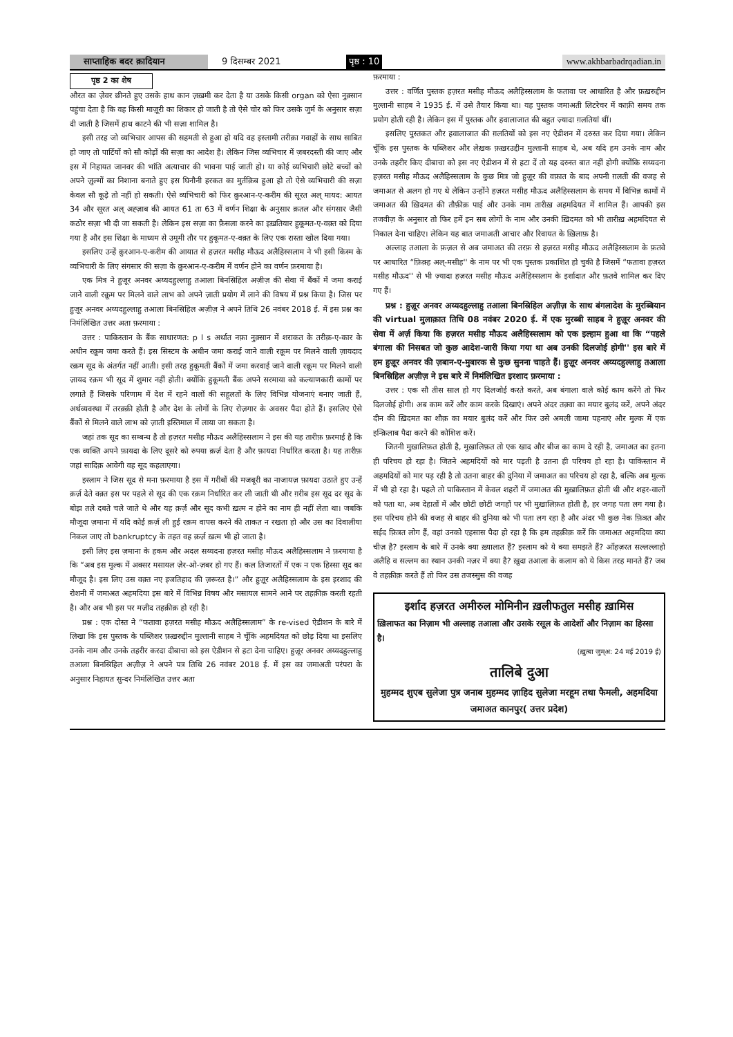साप्ताहिक बदर क़ादियान 9 दिसम्बर 2021 पृष्ठ : 10 www.akhbarbadrqadian.in
पृष्ठ 2 का शेष
औरत का ज़ेवर छीनते हुए उसके हाथ कान ज़ख़मी कर देता है या उसके किसी organ को ऐसा नुक़्सान पहुंचा देता है कि वह किसी माज़ूरी का शिकार हो जाती है तो ऐसे चोर को फिर उसके जुर्म के अनुसार सज़ा दी जाती है जिसमें हाथ काटने की भी सज़ा शामिल है।
इसी तरह जो व्यभिचार आपस की सहमती से हुआ हो यदि वह इस्लामी तरीक़ा गवाहों के साथ साबित हो जाए तो पार्टियों को सौ कोड़ों की सज़ा का आदेश है। लेकिन जिस व्यभिचार में ज़बरदस्ती की जाए और इस में निहायत जानवर की भांति अत्याचार की भावना पाई जाती हो। या कोई व्यभिचारी छोटे बच्चों को अपने ज़ुल्मों का निशाना बनाते हुए इस घिनौनी हरकत का मुर्तक़िब हुआ हो तो ऐसे व्यभिचारी की सज़ा केवल सौ कूड़े तो नहीं हो सकती। ऐसे व्यभिचारी को फिर क़ुरआन-ए-करीम की सूरत अल् मायद: आयत 34 और सूरत अल् अह्ज़ाब की आयत 61 ता 63 में वर्णन शिक्षा के अनुसार क़तल और संगसार जैसी कठोर सज़ा भी दी जा सकती है। लेकिन इस सज़ा का फ़ैसला करने का इख़तियार हुकूमत-ए-वक़्त को दिया गया है और इस शिक्षा के माध्यम से उमूमी तौर पर हुकूमत-ए-वक़्त के लिए एक रास्ता खोल दिया गया।
इसलिए उन्हें क़ुरआन-ए-करीम की आयात से हज़रत मसीह मौऊद अलैहिस्सलाम ने भी इसी किस्म के व्यभिचारी के लिए संगसार की सज़ा के क़ुरआन-ए-करीम में वर्णन होने का वर्णन फ़रमाया है।
एक मित्र ने हुज़ूर अनवर अय्यदहुल्लाहु तआला बिनस्रिहिल अज़ीज़ की सेवा में बैंकों में जमा कराई जाने वाली रक़ूम पर मिलने वाले लाभ को अपने ज़ाती प्रयोग में लाने की विषय में प्रश्न किया है। जिस पर हुज़ूर अनवर अय्यदहुल्लाहु तआला बिनस्रिहिल अज़ीज़ ने अपने तिथि 26 नवंबर 2018 ई. में इस प्रश्न का निमंलिखित उत्तर अता फ़रमाया :
उत्तर : पाकिस्तान के बैंक साधारणत: p l s अर्थात नफ़ा नुक़्सान में शराकत के तरीक़-ए-कार के अधीन रक़ूम जमा करते हैं। इस सिस्टम के अधीन जमा कराई जाने वाली रक़ूम पर मिलने वाली ज़ायदाद रक़म सूद के अंतर्गत नहीं आती। इसी तरह हुकूमती बैंकों में जमा करवाई जाने वाली रक़ूम पर मिलने वाली ज़ायद रक़म भी सूद में शुमार नहीं होती। क्योंकि हुकूमती बैंक अपने सरमाया को कल्याणकारी कामों पर लगाते हैं जिसके परिणाम में देश में रहने वालों की सहूलतों के लिए विभिन्न योजनाएं बनाए जाती हैं, अर्थव्यवस्था में तरक़्क़ी होती है और देश के लोगों के लिए रोज़गार के अवसर पैदा होते हैं। इसलिए ऐसे बैंकों से मिलने वाले लाभ को ज़ाती इस्तिमाल में लाया जा सकता है।
जहां तक सूद का सम्बन्ध है तो हज़रत मसीह मौऊद अलैहिस्सलाम ने इस की यह तारीफ़ फ़रमाई है कि एक व्यक्ति अपने फ़ायदा के लिए दूसरे को रुपया क़र्ज़ देता है और फ़ायदा निर्धारित करता है। यह तारीफ़ जहां सादिक़ आवेगी वह सूद कहलाएगा।
इस्लाम ने जिस सूद से मना फ़रमाया है इस में गरीबों की मजबूरी का नाजायज़ फ़ायदा उठाते हुए उन्हें क़र्ज़ देते वक़्त इस पर पहले से सूद की एक रक़म निर्धारित कर ली जाती थी और ग़रीब इस सूद दर सूद के बोझ तले दबते चले जाते थे और यह क़र्ज़ और सूद कभी ख़त्म न होने का नाम ही नहीं लेता था। जबकि मौजूदा ज़माना में यदि कोई क़र्ज़ ली हुई रक़म वापस करने की ताकत न रखता हो और उस का दिवालीया निकल जाए तो bankruptcy के तहत वह क़र्ज़ ख़त्म भी हो जाता है।
इसी लिए इस ज़माना के हकम और अदल सय्यदना हज़रत मसीह मौऊद अलैहिस्सलाम ने फ़रमाया है कि “अब इस मुल्क में अक्सर मसायल ज़ेर-ओ-ज़बर हो गए हैं। कल तिजारतों में एक न एक हिस्सा सूद का मौजूद है। इस लिए उस वक़्त नए इजतिहाद की ज़रूरत है।” और हुज़ूर अलैहिस्सलाम के इस इरशाद की रोशनी में जमाअत अहमदिया इस बारे में विभिन्न विषय और मसायल सामने आने पर तहक़ीक़ करती रहती है। और अब भी इस पर मज़ीद तहक़ीक़ हो रही है।
प्रश्न : एक दोस्त ने “फतावा हज़रत मसीह मौऊद अलैहिस्सलाम” के re-vised ऐडीशन के बारे में लिखा कि इस पुस्तक के पब्लिशर फ़ख़रुद्दीन मुल्तानी साहब ने चूँकि अहमदियत को छोड़ दिया था इसलिए उनके नाम और उनके तहरीर करदा दीबाचा को इस ऐडीशन से हटा देना चाहिए। हुज़ूर अनवर अय्यदहुल्लाहु तआला बिनस्रिहिल अज़ीज़ ने अपने पत्र तिथि 26 नवंबर 2018 ई. में इस का जमाअती परंपरा के अनुसार निहायत सुन्दर निमंलिखित उत्तर अता
फ़रमाया :
उत्तर : वर्णित पुस्तक हज़रत मसीह मौऊद अलैहिस्सलाम के फतावा पर आधारित है और फ़ख़रुद्दीन मुल्तानी साहब ने 1935 ई. में उसे तैयार किया था। यह पुस्तक जमाअती लिटरेचर में काफ़ी समय तक प्रयोग होती रही है। लेकिन इस में पुस्तक और हवालाजात की बहुत ज़्यादा ग़लतियां थीं।
इसलिए पुस्तकत और हवालाजात की ग़लतियों को इस नए ऐडीशन में दरुस्त कर दिया गया। लेकिन चूँकि इस पुस्तक के पब्लिशर और लेख़क फ़ख़रउद्दीन मुल्तानी साहब थे, अब यदि हम उनके नाम और उनके तहरीर किए दीबाचा को इस नए ऐडीशन में से हटा दें तो यह दरुस्त बात नहीं होगी क्योंकि सय्यदना हज़रत मसीह मौऊद अलैहिस्सलाम के कुछ मित्र जो हुज़ूर की वफ़ात के बाद अपनी ग़लती की वजह से जमाअत से अलग हो गए थे लेकिन उन्होंने हज़रत मसीह मौऊद अलैहिस्सलाम के समय में विभिन्न कामों में जमाअत की ख़िदमत की तौफ़ीक़ पाई और उनके नाम तारीख़ अहमदियत में शामिल हैं। आपकी इस तजवीज़ के अनुसार तो फिर हमें इन सब लोगों के नाम और उनकी ख़िदमत को भी तारीख़ अहमदियत से निकाल देना चाहिए। लेकिन यह बात जमाअती आचार और रिवायत के ख़िलाफ़ है।
अल्लाह तआला के फ़ज़ल से अब जमाअत की तरफ़ से हज़रत मसीह मौऊद अलैहिस्सलाम के फ़तवे पर आधारित “फ़िक़्ह अल्-मसीह'' के नाम पर भी एक पुस्तक प्रकाशित हो चुकी है जिसमें “फतावा हज़रत मसीह मौऊद'' से भी ज़्यादा हज़रत मसीह मौऊद अलैहिस्सलाम के इर्शादात और फ़तवे शामिल कर दिए गए हैं।
प्रश्न : हुज़ूर अनवर अय्यदहुल्लाहु तआला बिनस्रिहिल अज़ीज़ के साथ बंगलादेश के मुरब्बियान की virtual मुलाक़ात तिथि 08 नवंबर 2020 ई. में एक मुरब्बी साहब ने हुज़ूर अनवर की सेवा में अर्ज़ किया कि हज़रत मसीह मौऊद अलैहिस्सलाम को एक इल्हाम हुआ था कि “पहले बंगाला की निसबत जो कुछ आदेश-जारी किया गया था अब उनकी दिलजोई होगी'' इस बारे में हम हुज़ूर अनवर की ज़बान-ए-मुबारक से कुछ सुनना चाहते हैं। हुज़ूर अनवर अय्यदहुल्लाहु तआला बिनस्रिहिल अज़ीज़ ने इस बारे में निमंलिखित इरशाद फ़रमाया :
उत्तर : एक सौ तीस साल हो गए दिलजोई करते करते, अब बंगाला वाले कोई काम करेंगे तो फिर दिलजोई होगी। अब काम करें और काम करके दिखाएं। अपने अंदर तक़्वा का मयार बुलंद करें, अपने अंदर दीन की ख़िदमत का शौक़ का मयार बुलंद करें और फिर उसे अमली जामा पहनाएं और मुल्क में एक इन्क़िलाब पैदा करने की कोशिश करें।
जितनी मुख़ालिफ़त होती है, मुख़ालिफ़त तो एक खाद और बीज का काम दे रही है, जमाअत का इतना ही परिचय हो रहा है। जितने अहमदियों को मार पड़ती है उतना ही परिचय हो रहा है। पाकिस्तान में अहमदियों को मार पड़ रही है तो उतना बाहर की दुनिया में जमाअत का परिचय हो रहा है, बल्कि अब मुल्क में भी हो रहा है। पहले तो पाकिस्तान में केवल शहरों में जमाअत की मुख़ालिफ़त होती थी और शहर-वालों को पता था, अब देहातों में और छोटी छोटी जगहों पर भी मुख़ालिफ़त होती है, हर जगह पता लग गया है। इस परिचय होने की वजह से बाहर की दुनिया को भी पता लग रहा है और अंदर भी कुछ नेक फ़ित्रत और सईद फ़ित्रत लोग हैं, वहां उनको एहसास पैदा हो रहा है कि हम तहक़ीक़ करें कि जमाअत अहमदिया क्या चीज़ है? इस्लाम के बारे में उनके क्या ख़्यालात हैं? इस्लाम को ये क्या समझते हैं? आँहज़रत सल्लल्लाहो अलैहि व सल्लम का स्थान उनकी नज़र में क्या है? ख़ुदा तआला के कलाम को ये किस तरह मानते हैं? जब वे तहक़ीक़ करते हैं तो फिर उस तजस्सुस की वजह
इर्शाद हज़रत अमीरुल मोमिनीन ख़लीफतुल मसीह ख़ामिस
ख़िलाफत का निज़ाम भी अल्लाह तआला और उसके रसूल के आदेशों और निज़ाम का हिस्सा है।
(ख़ुत्बा जुम्अ: 24 मई 2019 ई)
तालिबे दुआ
मुहम्मद शुएब सुलेजा पुत्र जनाब मुहम्मद ज़ाहिद सुलेजा मरहूम तथा फैमली, अहमदिया जमाअत कानपुर( उत्तर प्रदेश)